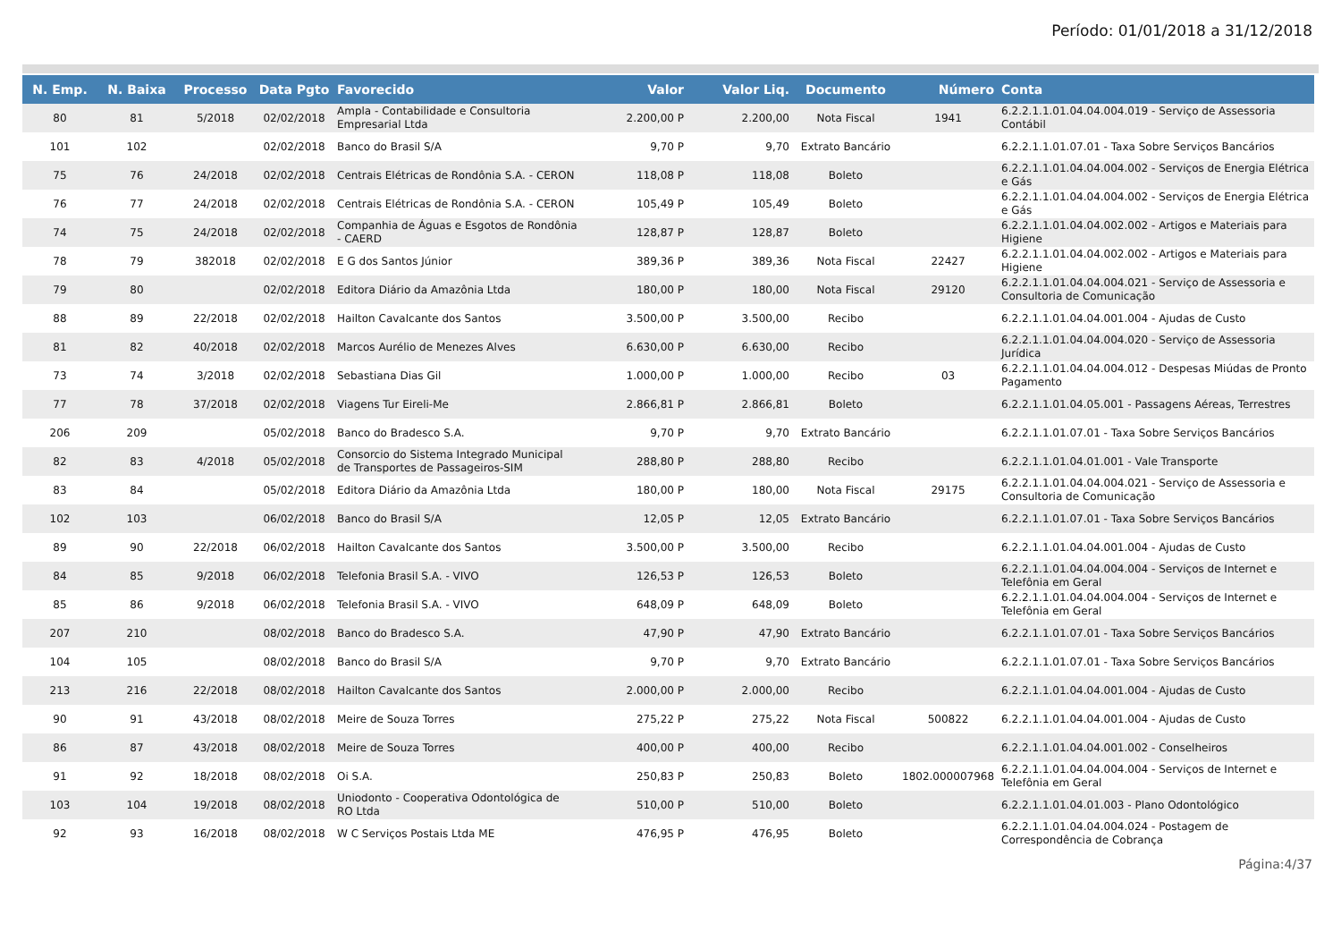Período: 01/01/2018 a 31/12/2018
| N. Emp. | N. Baixa | Processo | Data Pgto | Favorecido | Valor | Valor Liq. | Documento | Número | Conta |
| --- | --- | --- | --- | --- | --- | --- | --- | --- | --- |
| 80 | 81 | 5/2018 | 02/02/2018 | Ampla - Contabilidade e Consultoria Empresarial Ltda | 2.200,00 P | 2.200,00 | Nota Fiscal | 1941 | 6.2.2.1.1.01.04.04.004.019 - Serviço de Assessoria Contábil |
| 101 | 102 | | 02/02/2018 | Banco do Brasil S/A | 9,70 P | 9,70 | Extrato Bancário | | 6.2.2.1.1.01.07.01 - Taxa Sobre Serviços Bancários |
| 75 | 76 | 24/2018 | 02/02/2018 | Centrais Elétricas de Rondônia S.A. - CERON | 118,08 P | 118,08 | Boleto | | 6.2.2.1.1.01.04.04.004.002 - Serviços de Energia Elétrica e Gás |
| 76 | 77 | 24/2018 | 02/02/2018 | Centrais Elétricas de Rondônia S.A. - CERON | 105,49 P | 105,49 | Boleto | | 6.2.2.1.1.01.04.04.004.002 - Serviços de Energia Elétrica e Gás |
| 74 | 75 | 24/2018 | 02/02/2018 | Companhia de Águas e Esgotos de Rondônia - CAERD | 128,87 P | 128,87 | Boleto | | 6.2.2.1.1.01.04.04.002.002 - Artigos e Materiais para Higiene |
| 78 | 79 | 382018 | 02/02/2018 | E G dos Santos Júnior | 389,36 P | 389,36 | Nota Fiscal | 22427 | 6.2.2.1.1.01.04.04.002.002 - Artigos e Materiais para Higiene |
| 79 | 80 | | 02/02/2018 | Editora Diário da Amazônia Ltda | 180,00 P | 180,00 | Nota Fiscal | 29120 | 6.2.2.1.1.01.04.04.004.021 - Serviço de Assessoria e Consultoria de Comunicação |
| 88 | 89 | 22/2018 | 02/02/2018 | Hailton Cavalcante dos Santos | 3.500,00 P | 3.500,00 | Recibo | | 6.2.2.1.1.01.04.04.001.004 - Ajudas de Custo |
| 81 | 82 | 40/2018 | 02/02/2018 | Marcos Aurélio de Menezes Alves | 6.630,00 P | 6.630,00 | Recibo | | 6.2.2.1.1.01.04.04.004.020 - Serviço de Assessoria Jurídica |
| 73 | 74 | 3/2018 | 02/02/2018 | Sebastiana Dias Gil | 1.000,00 P | 1.000,00 | Recibo | 03 | 6.2.2.1.1.01.04.04.004.012 - Despesas Miúdas de Pronto Pagamento |
| 77 | 78 | 37/2018 | 02/02/2018 | Viagens Tur Eireli-Me | 2.866,81 P | 2.866,81 | Boleto | | 6.2.2.1.1.01.04.05.001 - Passagens Aéreas, Terrestres |
| 206 | 209 | | 05/02/2018 | Banco do Bradesco S.A. | 9,70 P | 9,70 | Extrato Bancário | | 6.2.2.1.1.01.07.01 - Taxa Sobre Serviços Bancários |
| 82 | 83 | 4/2018 | 05/02/2018 | Consorcio do Sistema Integrado Municipal de Transportes de Passageiros-SIM | 288,80 P | 288,80 | Recibo | | 6.2.2.1.1.01.04.01.001 - Vale Transporte |
| 83 | 84 | | 05/02/2018 | Editora Diário da Amazônia Ltda | 180,00 P | 180,00 | Nota Fiscal | 29175 | 6.2.2.1.1.01.04.04.004.021 - Serviço de Assessoria e Consultoria de Comunicação |
| 102 | 103 | | 06/02/2018 | Banco do Brasil S/A | 12,05 P | 12,05 | Extrato Bancário | | 6.2.2.1.1.01.07.01 - Taxa Sobre Serviços Bancários |
| 89 | 90 | 22/2018 | 06/02/2018 | Hailton Cavalcante dos Santos | 3.500,00 P | 3.500,00 | Recibo | | 6.2.2.1.1.01.04.04.001.004 - Ajudas de Custo |
| 84 | 85 | 9/2018 | 06/02/2018 | Telefonia Brasil S.A. - VIVO | 126,53 P | 126,53 | Boleto | | 6.2.2.1.1.01.04.04.004.004 - Serviços de Internet e Telefônia em Geral |
| 85 | 86 | 9/2018 | 06/02/2018 | Telefonia Brasil S.A. - VIVO | 648,09 P | 648,09 | Boleto | | 6.2.2.1.1.01.04.04.004.004 - Serviços de Internet e Telefônia em Geral |
| 207 | 210 | | 08/02/2018 | Banco do Bradesco S.A. | 47,90 P | 47,90 | Extrato Bancário | | 6.2.2.1.1.01.07.01 - Taxa Sobre Serviços Bancários |
| 104 | 105 | | 08/02/2018 | Banco do Brasil S/A | 9,70 P | 9,70 | Extrato Bancário | | 6.2.2.1.1.01.07.01 - Taxa Sobre Serviços Bancários |
| 213 | 216 | 22/2018 | 08/02/2018 | Hailton Cavalcante dos Santos | 2.000,00 P | 2.000,00 | Recibo | | 6.2.2.1.1.01.04.04.001.004 - Ajudas de Custo |
| 90 | 91 | 43/2018 | 08/02/2018 | Meire de Souza Torres | 275,22 P | 275,22 | Nota Fiscal | 500822 | 6.2.2.1.1.01.04.04.001.004 - Ajudas de Custo |
| 86 | 87 | 43/2018 | 08/02/2018 | Meire de Souza Torres | 400,00 P | 400,00 | Recibo | | 6.2.2.1.1.01.04.04.001.002 - Conselheiros |
| 91 | 92 | 18/2018 | 08/02/2018 | Oi S.A. | 250,83 P | 250,83 | Boleto | 1802.000007968 | 6.2.2.1.1.01.04.04.004.004 - Serviços de Internet e Telefônia em Geral |
| 103 | 104 | 19/2018 | 08/02/2018 | Uniodonto - Cooperativa Odontológica de RO Ltda | 510,00 P | 510,00 | Boleto | | 6.2.2.1.1.01.04.01.003 - Plano Odontológico |
| 92 | 93 | 16/2018 | 08/02/2018 | W C Serviços Postais Ltda ME | 476,95 P | 476,95 | Boleto | | 6.2.2.1.1.01.04.04.004.024 - Postagem de Correspondência de Cobrança |
Página:4/37